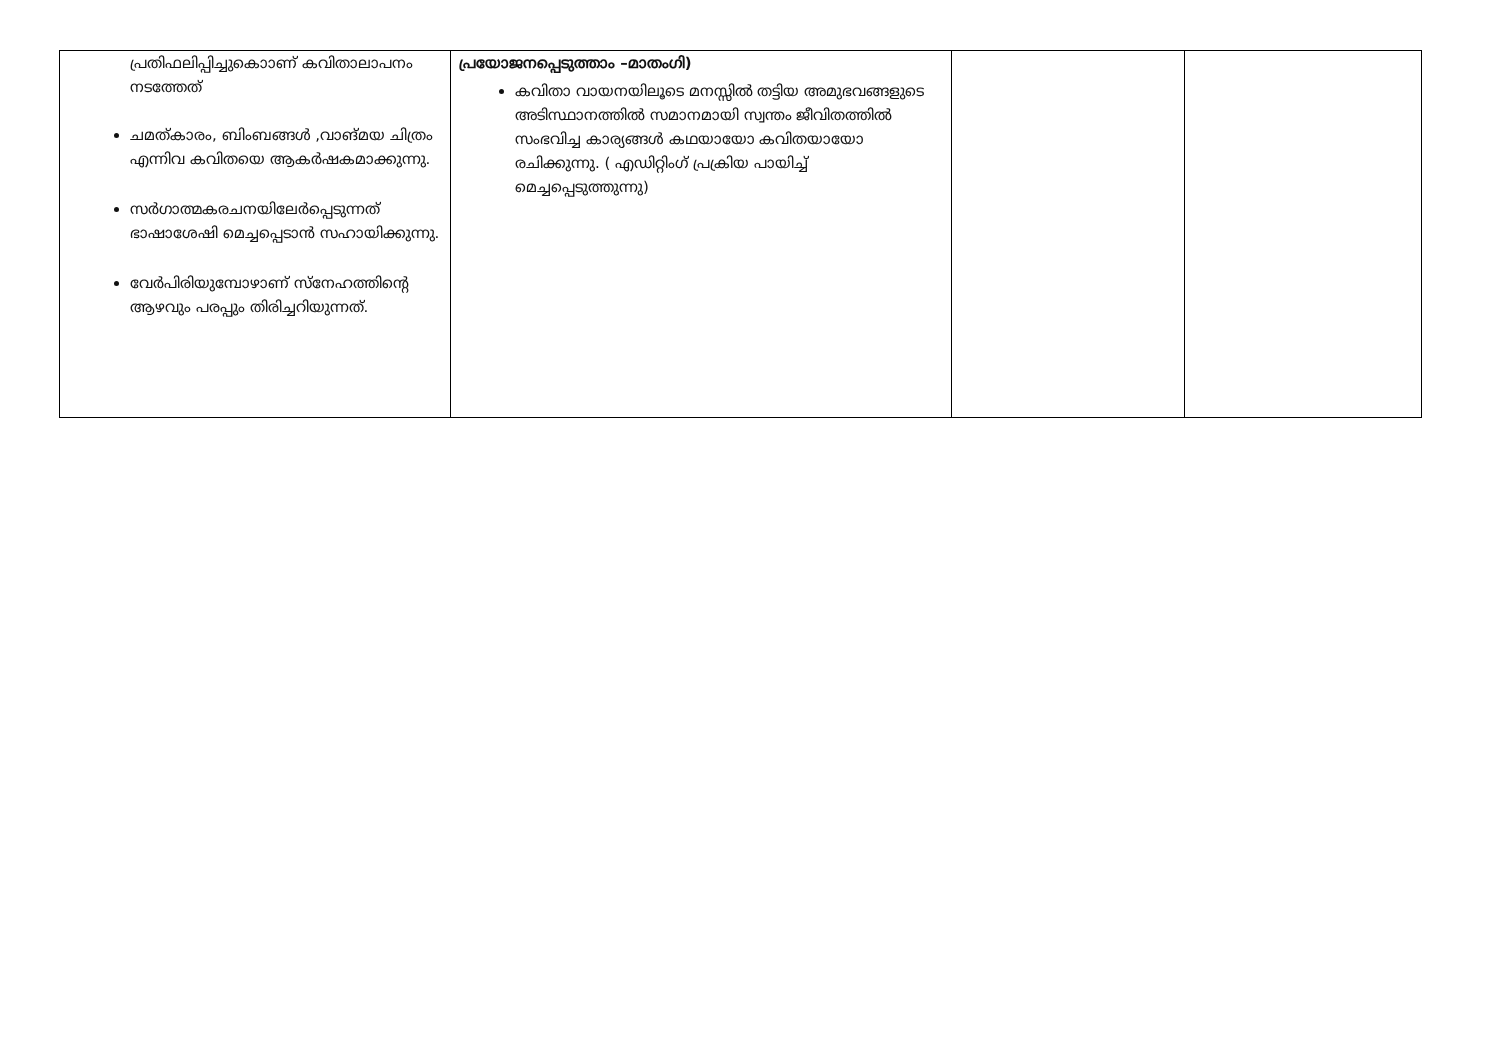| പ്രതിഫലിപ്പിച്ചുകൊാണ് കവിതാലാപനം നടത്തേത് ചമത്കാരം, ബിംബങ്ങൾ ,വാങ്മയ ചിത്രം എന്നിവ കവിതയെ ആകർഷകമാക്കുന്നു. സർഗാത്മകരചനയിലേർപ്പെടുന്നത് ഭാഷാശേഷി മെച്ചപ്പെടാൻ സഹായിക്കുന്നു. വേർപിരിയുമ്പോഴാണ് സ്നേഹത്തിന്റെ ആഴവും പരപ്പും തിരിച്ചറിയുന്നത്. | പ്രയോജനപ്പെടുത്താം –മാതംഗി) കവിതാ വായനയിലൂടെ മനസ്സിൽ തട്ടിയ അമുഭവങ്ങളുടെ അടിസ്ഥാനത്തിൽ സമാനമായി സ്വന്തം ജീവിതത്തിൽ സംഭവിച്ച കാര്യങ്ങൾ കഥയായോ കവിതയായോ രചിക്കുന്നു. ( എഡിറ്റിംഗ് പ്രക്രിയ പായിച്ച് മെച്ചപ്പെടുത്തുന്നു) | | |